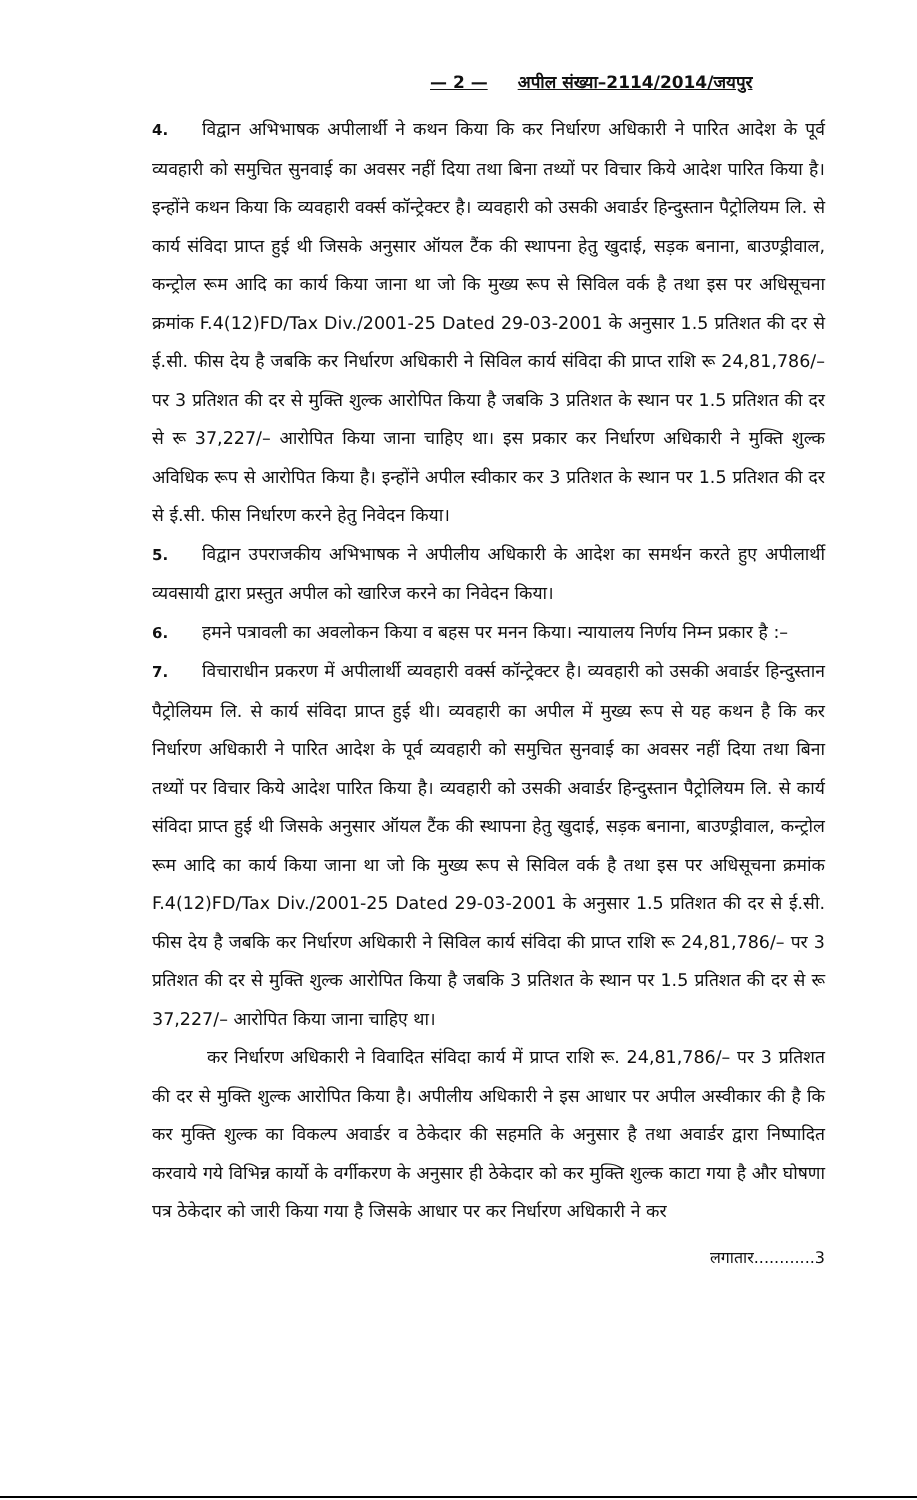— 2 — अपील संख्या–2114/2014/जयपुर
4. विद्वान अभिभाषक अपीलार्थी ने कथन किया कि कर निर्धारण अधिकारी ने पारित आदेश के पूर्व व्यवहारी को समुचित सुनवाई का अवसर नहीं दिया तथा बिना तथ्यों पर विचार किये आदेश पारित किया है। इन्होंने कथन किया कि व्यवहारी वर्क्स कॉन्ट्रेक्टर है। व्यवहारी को उसकी अवार्डर हिन्दुस्तान पैट्रोलियम लि. से कार्य संविदा प्राप्त हुई थी जिसके अनुसार ऑयल टैंक की स्थापना हेतु खुदाई, सड़क बनाना, बाउण्ड्रीवाल, कन्ट्रोल रूम आदि का कार्य किया जाना था जो कि मुख्य रूप से सिविल वर्क है तथा इस पर अधिसूचना क्रमांक F.4(12)FD/Tax Div./2001-25 Dated 29-03-2001 के अनुसार 1.5 प्रतिशत की दर से ई.सी. फीस देय है जबकि कर निर्धारण अधिकारी ने सिविल कार्य संविदा की प्राप्त राशि रू 24,81,786/– पर 3 प्रतिशत की दर से मुक्ति शुल्क आरोपित किया है जबकि 3 प्रतिशत के स्थान पर 1.5 प्रतिशत की दर से रू 37,227/– आरोपित किया जाना चाहिए था। इस प्रकार कर निर्धारण अधिकारी ने मुक्ति शुल्क अविधिक रूप से आरोपित किया है। इन्होंने अपील स्वीकार कर 3 प्रतिशत के स्थान पर 1.5 प्रतिशत की दर से ई.सी. फीस निर्धारण करने हेतु निवेदन किया।
5. विद्वान उपराजकीय अभिभाषक ने अपीलीय अधिकारी के आदेश का समर्थन करते हुए अपीलार्थी व्यवसायी द्वारा प्रस्तुत अपील को खारिज करने का निवेदन किया।
6. हमने पत्रावली का अवलोकन किया व बहस पर मनन किया। न्यायालय निर्णय निम्न प्रकार है :–
7. विचाराधीन प्रकरण में अपीलार्थी व्यवहारी वर्क्स कॉन्ट्रेक्टर है। व्यवहारी को उसकी अवार्डर हिन्दुस्तान पैट्रोलियम लि. से कार्य संविदा प्राप्त हुई थी। व्यवहारी का अपील में मुख्य रूप से यह कथन है कि कर निर्धारण अधिकारी ने पारित आदेश के पूर्व व्यवहारी को समुचित सुनवाई का अवसर नहीं दिया तथा बिना तथ्यों पर विचार किये आदेश पारित किया है। व्यवहारी को उसकी अवार्डर हिन्दुस्तान पैट्रोलियम लि. से कार्य संविदा प्राप्त हुई थी जिसके अनुसार ऑयल टैंक की स्थापना हेतु खुदाई, सड़क बनाना, बाउण्ड्रीवाल, कन्ट्रोल रूम आदि का कार्य किया जाना था जो कि मुख्य रूप से सिविल वर्क है तथा इस पर अधिसूचना क्रमांक F.4(12)FD/Tax Div./2001-25 Dated 29-03-2001 के अनुसार 1.5 प्रतिशत की दर से ई.सी. फीस देय है जबकि कर निर्धारण अधिकारी ने सिविल कार्य संविदा की प्राप्त राशि रू 24,81,786/– पर 3 प्रतिशत की दर से मुक्ति शुल्क आरोपित किया है जबकि 3 प्रतिशत के स्थान पर 1.5 प्रतिशत की दर से रू 37,227/– आरोपित किया जाना चाहिए था।
कर निर्धारण अधिकारी ने विवादित संविदा कार्य में प्राप्त राशि रू. 24,81,786/– पर 3 प्रतिशत की दर से मुक्ति शुल्क आरोपित किया है। अपीलीय अधिकारी ने इस आधार पर अपील अस्वीकार की है कि कर मुक्ति शुल्क का विकल्प अवार्डर व ठेकेदार की सहमति के अनुसार है तथा अवार्डर द्वारा निष्पादित करवाये गये विभिन्न कार्यो के वर्गीकरण के अनुसार ही ठेकेदार को कर मुक्ति शुल्क काटा गया है और घोषणा पत्र ठेकेदार को जारी किया गया है जिसके आधार पर कर निर्धारण अधिकारी ने कर
लगातार............3